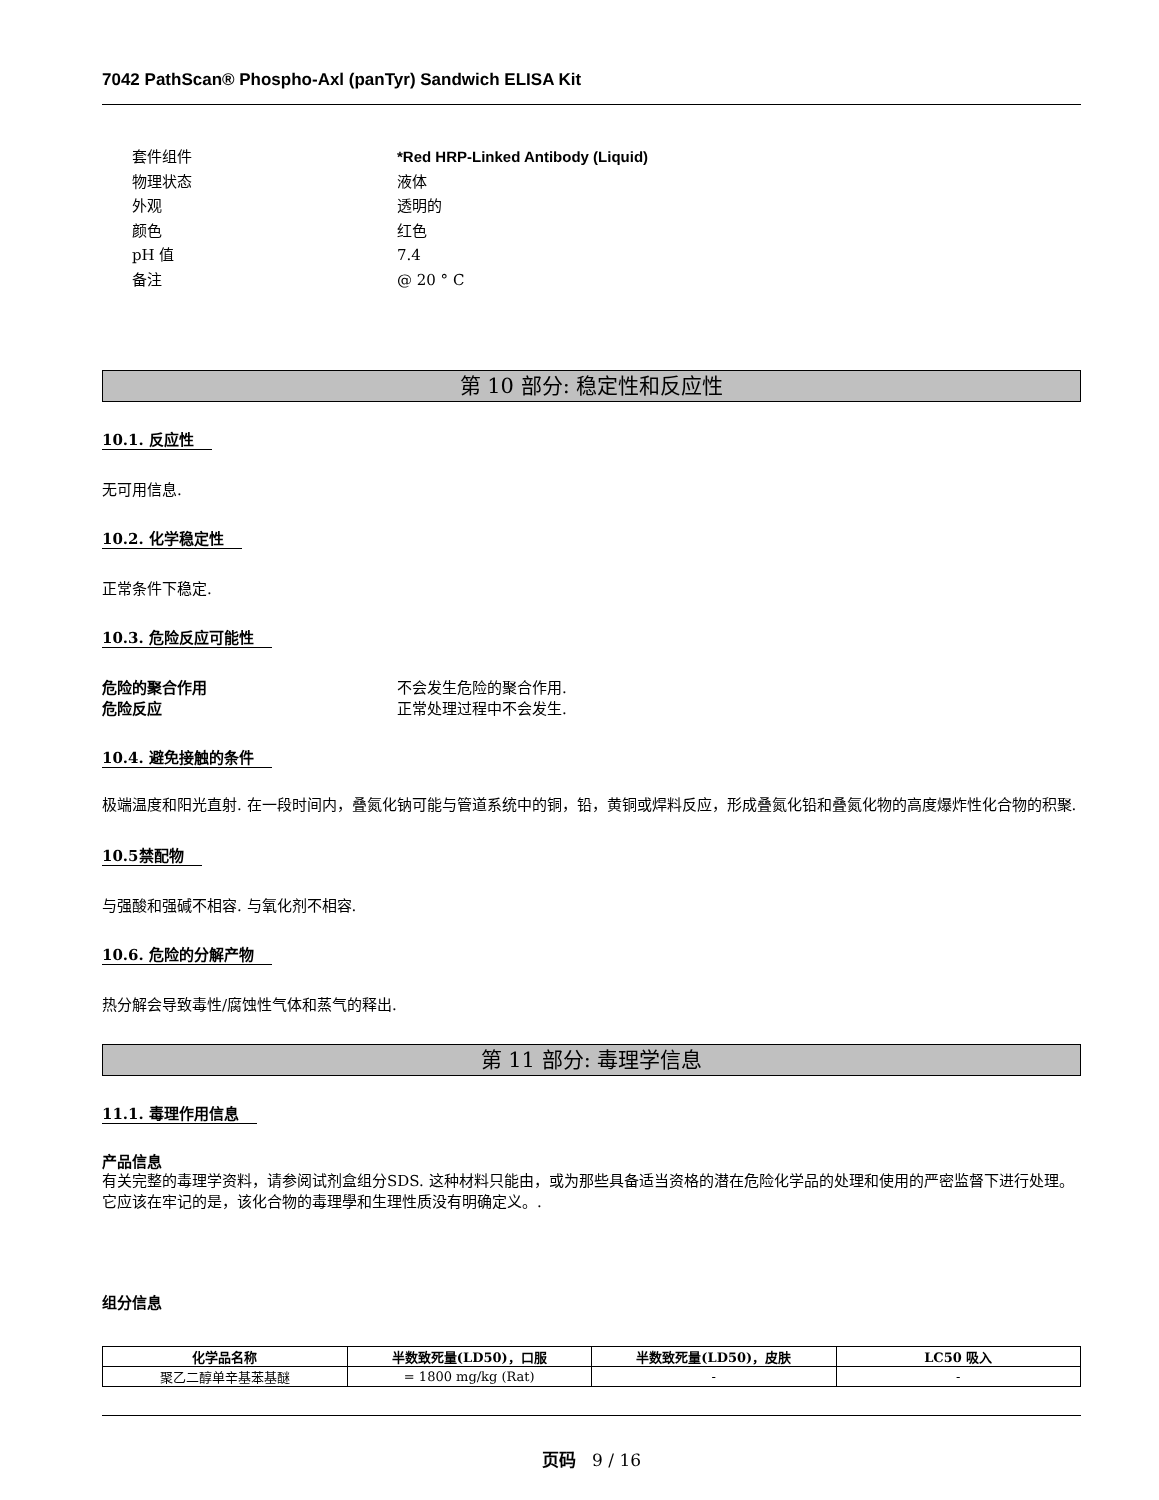7042 PathScan® Phospho-Axl (panTyr) Sandwich ELISA Kit
套件组件 *Red HRP-Linked Antibody (Liquid)
物理状态 液体
外观 透明的
颜色 红色
pH 值 7.4
备注 @ 20 ° C
第 10 部分: 稳定性和反应性
10.1. 反应性
无可用信息.
10.2. 化学稳定性
正常条件下稳定.
10.3. 危险反应可能性
危险的聚合作用 不会发生危险的聚合作用.
危险反应 正常处理过程中不会发生.
10.4. 避免接触的条件
极端温度和阳光直射. 在一段时间内，叠氮化钠可能与管道系统中的铜，铅，黄铜或焊料反应，形成叠氮化铅和叠氮化物的高度爆炸性化合物的积聚.
10.5禁配物
与强酸和强碱不相容. 与氧化剂不相容.
10.6. 危险的分解产物
热分解会导致毒性/腐蚀性气体和蒸气的释出.
第 11 部分: 毒理学信息
11.1. 毒理作用信息
产品信息
有关完整的毒理学资料，请参阅试剂盒组分SDS. 这种材料只能由，或为那些具备适当资格的潜在危险化学品的处理和使用的严密监督下进行处理。它应该在牢记的是，该化合物的毒理學和生理性质没有明确定义。.
组分信息
| 化学品名称 | 半数致死量(LD50)，口服 | 半数致死量(LD50)，皮肤 | LC50 吸入 |
| --- | --- | --- | --- |
| 聚乙二醇单辛基苯基醚 | = 1800 mg/kg (Rat) | - | - |
页码 9 / 16